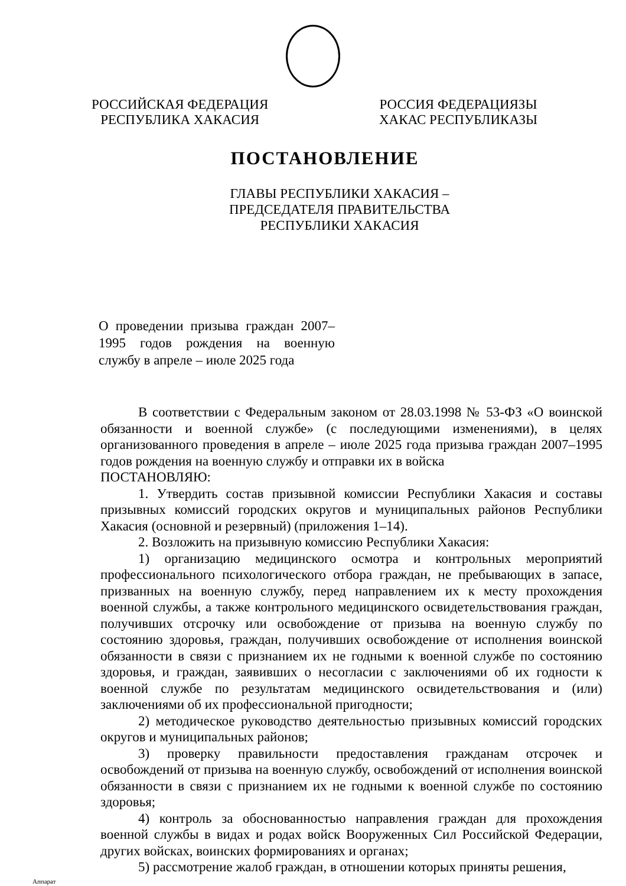РОССИЙСКАЯ ФЕДЕРАЦИЯ
РЕСПУБЛИКА ХАКАСИЯ
РОССИЯ ФЕДЕРАЦИЯЗЫ
ХАКАС РЕСПУБЛИКАЗЫ
ПОСТАНОВЛЕНИЕ
ГЛАВЫ РЕСПУБЛИКИ ХАКАСИЯ –
ПРЕДСЕДАТЕЛЯ ПРАВИТЕЛЬСТВА
РЕСПУБЛИКИ ХАКАСИЯ
О проведении призыва граждан 2007–1995 годов рождения на военную службу в апреле – июле 2025 года
В соответствии с Федеральным законом от 28.03.1998 № 53-ФЗ «О воинской обязанности и военной службе» (с последующими изменениями), в целях организованного проведения в апреле – июле 2025 года призыва граждан 2007–1995 годов рождения на военную службу и отправки их в войска
ПОСТАНОВЛЯЮ:
1. Утвердить состав призывной комиссии Республики Хакасия и составы призывных комиссий городских округов и муниципальных районов Республики Хакасия (основной и резервный) (приложения 1–14).
2. Возложить на призывную комиссию Республики Хакасия:
1) организацию медицинского осмотра и контрольных мероприятий профессионального психологического отбора граждан, не пребывающих в запасе, призванных на военную службу, перед направлением их к месту прохождения военной службы, а также контрольного медицинского освидетельствования граждан, получивших отсрочку или освобождение от призыва на военную службу по состоянию здоровья, граждан, получивших освобождение от исполнения воинской обязанности в связи с признанием их не годными к военной службе по состоянию здоровья, и граждан, заявивших о несогласии с заключениями об их годности к военной службе по результатам медицинского освидетельствования и (или) заключениями об их профессиональной пригодности;
2) методическое руководство деятельностью призывных комиссий городских округов и муниципальных районов;
3) проверку правильности предоставления гражданам отсрочек и освобождений от призыва на военную службу, освобождений от исполнения воинской обязанности в связи с признанием их не годными к военной службе по состоянию здоровья;
4) контроль за обоснованностью направления граждан для прохождения военной службы в видах и родах войск Вооруженных Сил Российской Федерации, других войсках, воинских формированиях и органах;
5) рассмотрение жалоб граждан, в отношении которых приняты решения,
Аппарат